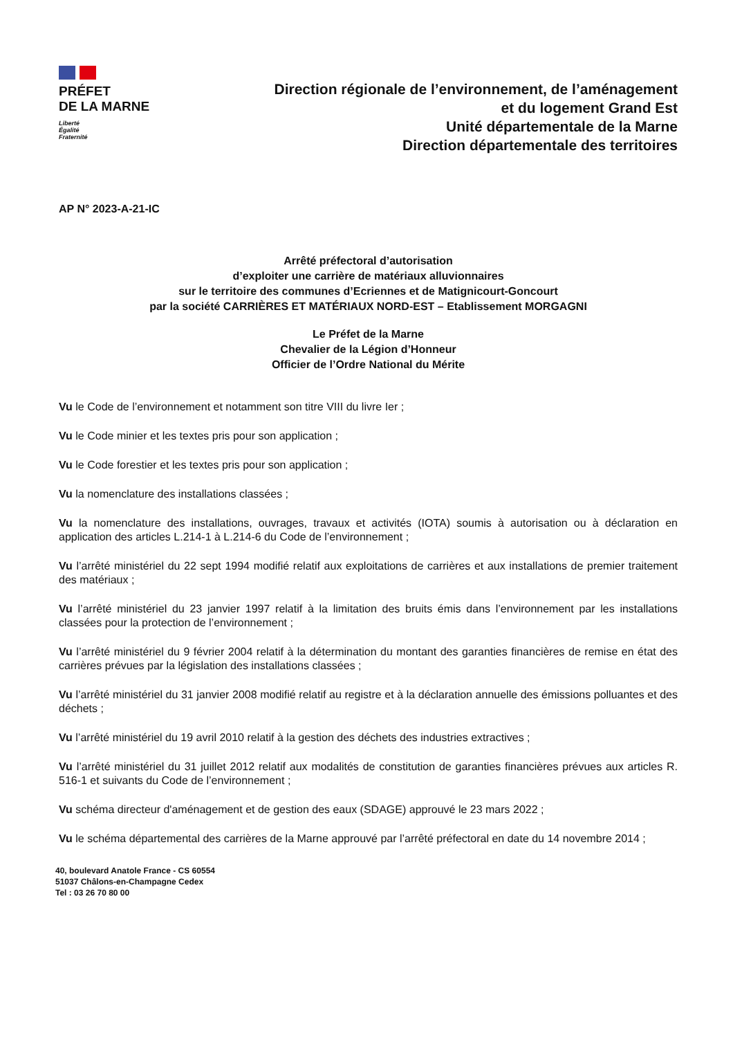PRÉFET
DE LA MARNE
Liberté
Égalité
Fraternité
Direction régionale de l’environnement, de l’aménagement
et du logement Grand Est
Unité départementale de la Marne
Direction départementale des territoires
AP N° 2023-A-21-IC
Arrêté préfectoral d’autorisation
d’exploiter une carrière de matériaux alluvionnaires
sur le territoire des communes d’Ecriennes et de Matignicourt-Goncourt
par la société CARRIÈRES ET MATÉRIAUX NORD-EST – Etablissement MORGAGNI
Le Préfet de la Marne
Chevalier de la Légion d’Honneur
Officier de l’Ordre National du Mérite
Vu le Code de l’environnement et notamment son titre VIII du livre Ier ;
Vu le Code minier et les textes pris pour son application ;
Vu le Code forestier et les textes pris pour son application ;
Vu la nomenclature des installations classées ;
Vu la nomenclature des installations, ouvrages, travaux et activités (IOTA) soumis à autorisation ou à déclaration en application des articles L.214-1 à L.214-6 du Code de l’environnement ;
Vu l’arrêté ministériel du 22 sept 1994 modifié relatif aux exploitations de carrières et aux installations de premier traitement des matériaux ;
Vu l’arrêté ministériel du 23 janvier 1997 relatif à la limitation des bruits émis dans l’environnement par les installations classées pour la protection de l’environnement ;
Vu l’arrêté ministériel du 9 février 2004 relatif à la détermination du montant des garanties financières de remise en état des carrières prévues par la législation des installations classées ;
Vu l’arrêté ministériel du 31 janvier 2008 modifié relatif au registre et à la déclaration annuelle des émissions polluantes et des déchets ;
Vu l’arrêté ministériel du 19 avril 2010 relatif à la gestion des déchets des industries extractives ;
Vu l’arrêté ministériel du 31 juillet 2012 relatif aux modalités de constitution de garanties financières prévues aux articles R. 516-1 et suivants du Code de l’environnement ;
Vu schéma directeur d'aménagement et de gestion des eaux (SDAGE) approuvé le 23 mars 2022 ;
Vu le schéma départemental des carrières de la Marne approuvé par l’arrêté préfectoral en date du 14 novembre 2014 ;
40, boulevard Anatole France - CS 60554
51037 Châlons-en-Champagne Cedex
Tel : 03 26 70 80 00